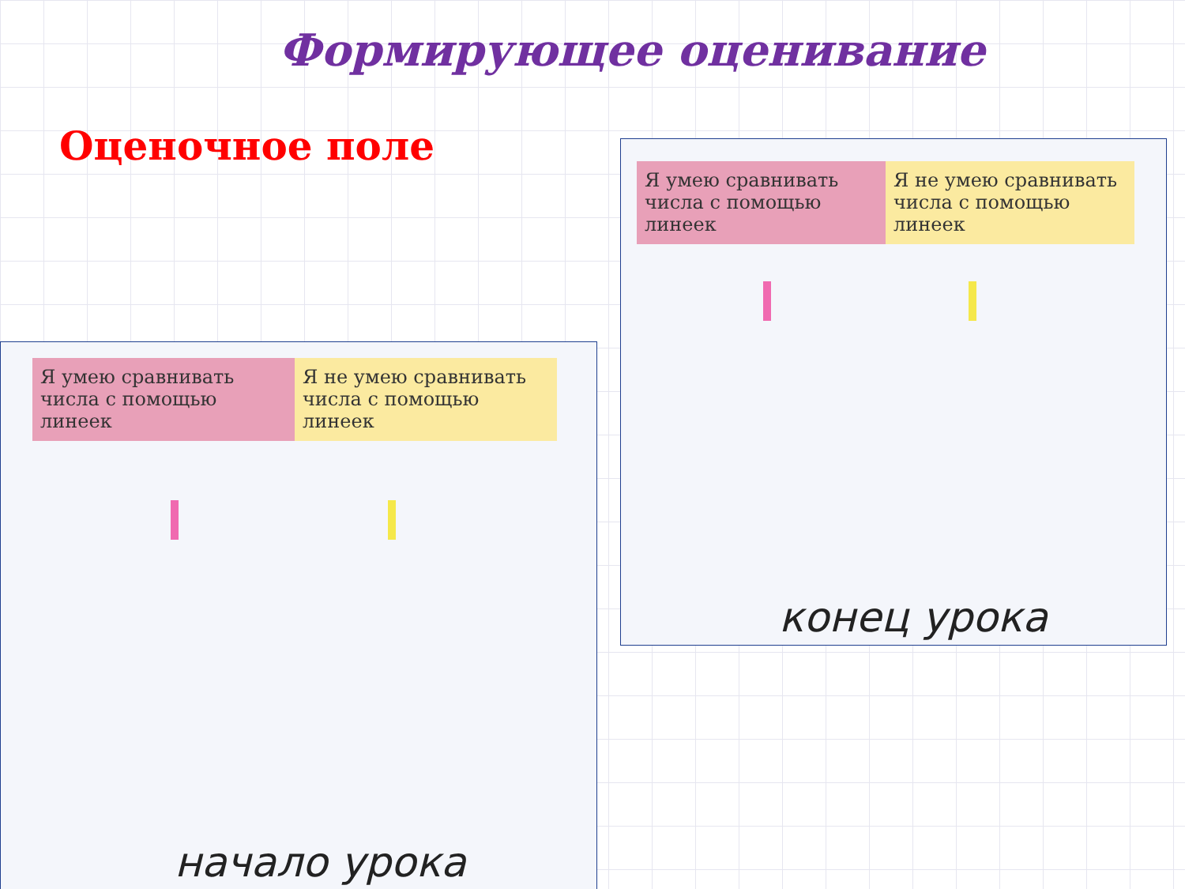Формирующее оценивание
Оценочное поле
Я умею сравнивать числа с помощью линеек
Я не умею сравнивать числа с помощью линеек
конец урока
Я умею сравнивать числа с помощью линеек
Я не умею сравнивать числа с помощью линеек
начало урока